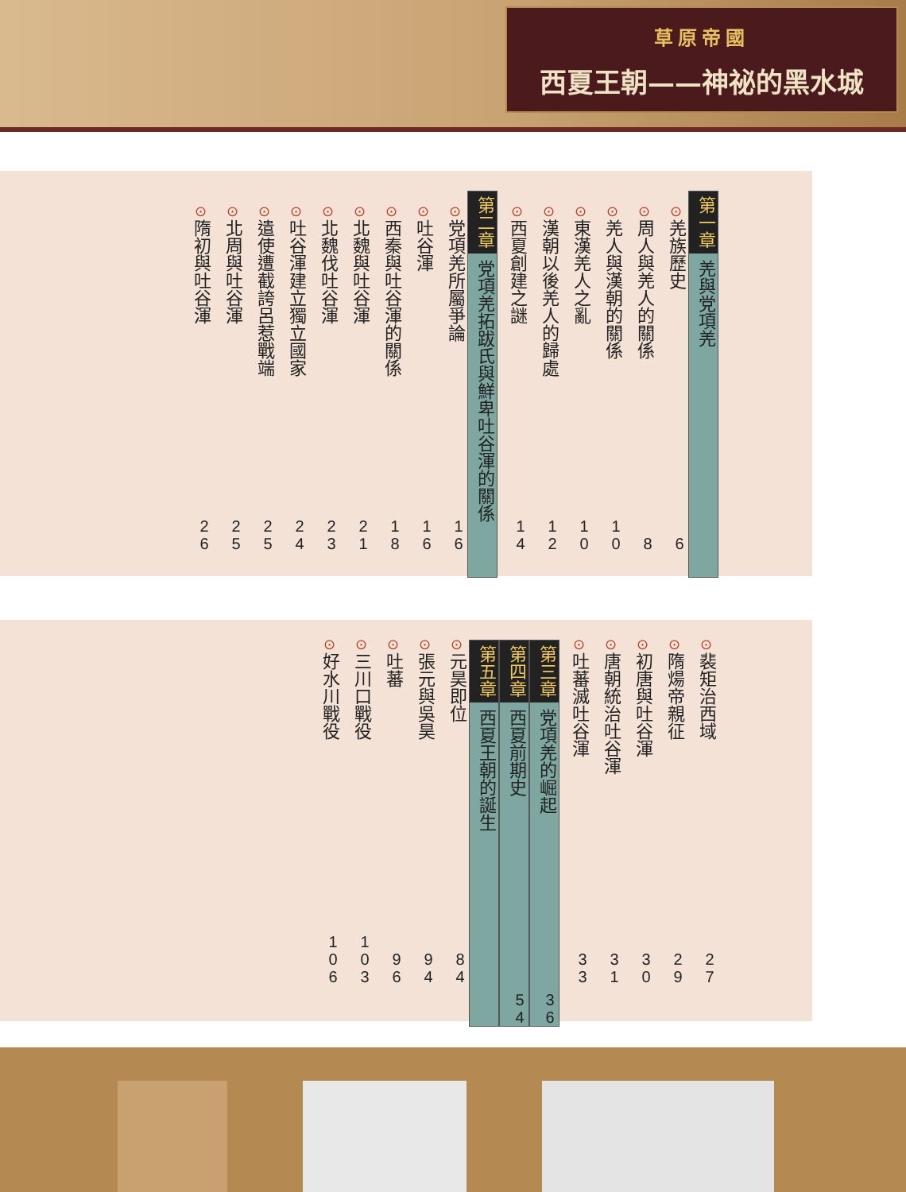草原帝國
西夏王朝——神祕的黑水城
第一章 羌與党項羌
⊙羌族歷史 6
⊙周人與羌人的關係 8
⊙羌人與漢朝的關係 10
⊙東漢羌人之亂 10
⊙漢朝以後羌人的歸處 12
⊙西夏創建之謎 14
第二章 党項羌拓跋氏與鮮卑吐谷渾的關係
⊙党項羌所屬爭論 16
⊙吐谷渾 16
⊙西秦與吐谷渾的關係 18
⊙北魏與吐谷渾 21
⊙北魏伐吐谷渾 23
⊙吐谷渾建立獨立國家 24
⊙遣使遭截誇呂惹戰端 25
⊙北周與吐谷渾 25
⊙隋初與吐谷渾 26
⊙裴矩治西域 27
⊙隋煬帝親征 29
⊙初唐與吐谷渾 30
⊙唐朝統治吐谷渾 31
⊙吐蕃滅吐谷渾 33
第三章 党項羌的崛起 36
第四章 西夏前期史 54
第五章 西夏王朝的誕生
⊙元昊即位 84
⊙張元與吳昊 94
⊙吐蕃 96
⊙三川口戰役 103
⊙好水川戰役 106